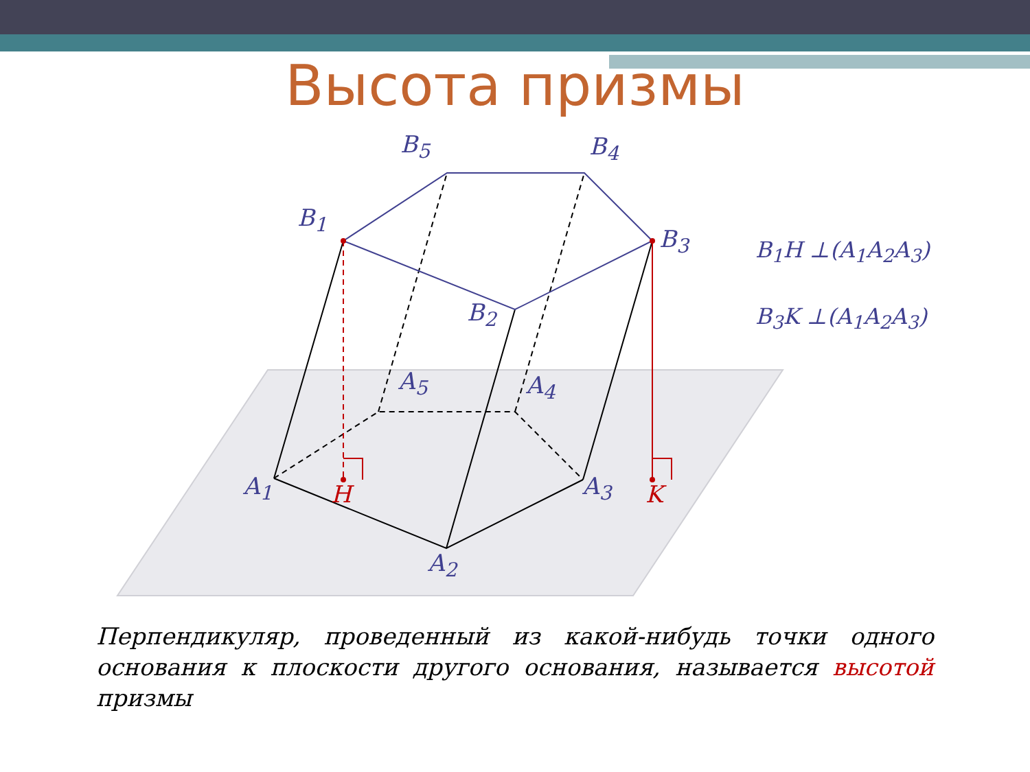Высота призмы
B<sub>5</sub> B<sub>4</sub>
B<sub>1</sub>
B<sub>3</sub>
B<sub>2</sub>
A<sub>5</sub> A<sub>4</sub>
A<sub>1</sub> H A<sub>3</sub> K
A<sub>2</sub>
B<sub>1</sub>H ⊥(A<sub>1</sub>A<sub>2</sub>A<sub>3</sub>)
B<sub>3</sub>K ⊥(A<sub>1</sub>A<sub>2</sub>A<sub>3</sub>)
Перпендикуляр, проведенный из какой-нибудь точки одного основания к плоскости другого основания, называется высотой призмы